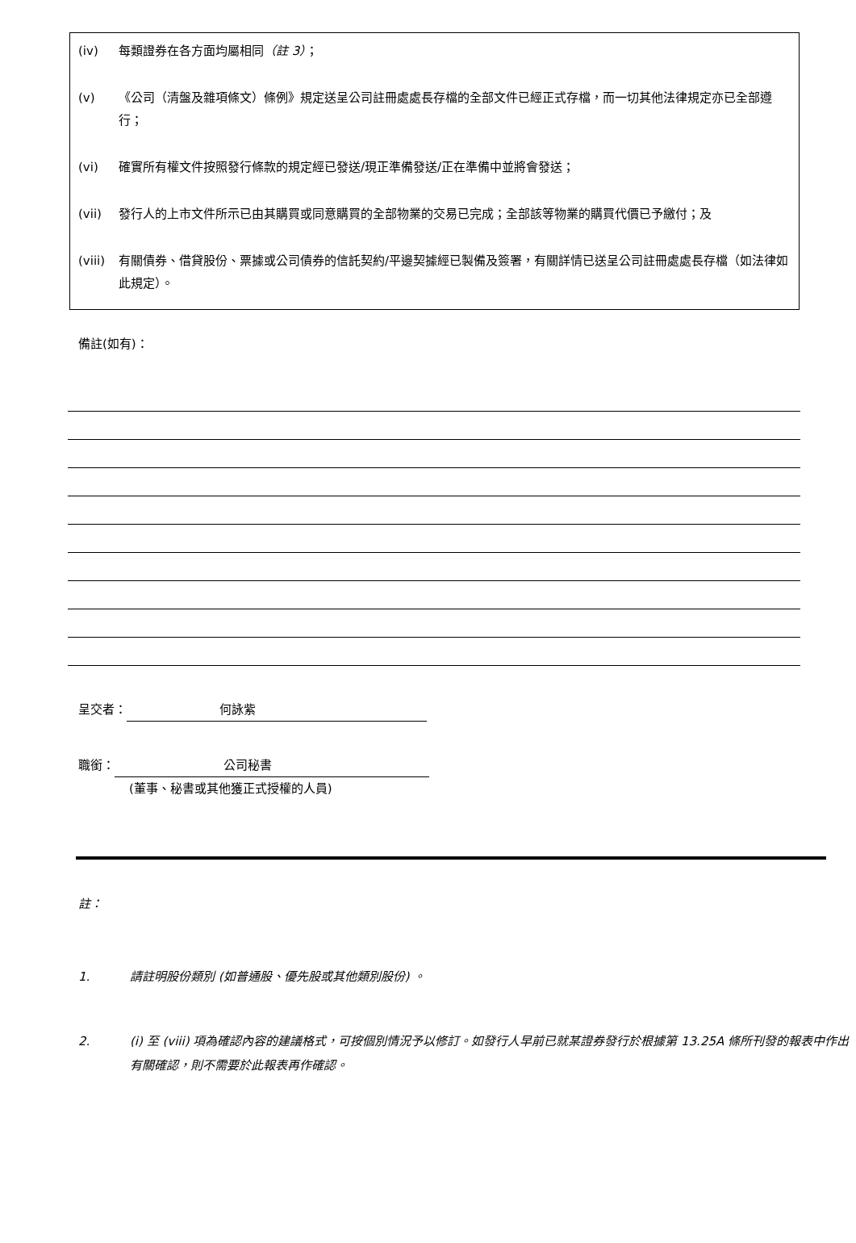(iv) 每類證券在各方面均屬相同（註 3）；
(v) 《公司（清盤及雜項條文）條例》規定送呈公司註冊處處長存檔的全部文件已經正式存檔，而一切其他法律規定亦已全部遵行；
(vi) 確實所有權文件按照發行條款的規定經已發送/現正準備發送/正在準備中並將會發送；
(vii) 發行人的上市文件所示已由其購買或同意購買的全部物業的交易已完成；全部該等物業的購買代價已予繳付；及
(viii) 有關債券、借貸股份、票據或公司債券的信託契約/平邊契據經已製備及簽署，有關詳情已送呈公司註冊處處長存檔（如法律如此規定）。
備註(如有)：
呈交者： 何詠紫
職銜： 公司秘書
(董事、秘書或其他獲正式授權的人員)
註：
1. 請註明股份類別 (如普通股、優先股或其他類別股份) 。
2. (i) 至 (viii) 項為確認內容的建議格式，可按個別情況予以修訂。如發行人早前已就某證券發行於根據第 13.25A 條所刊發的報表中作出有關確認，則不需要於此報表再作確認。